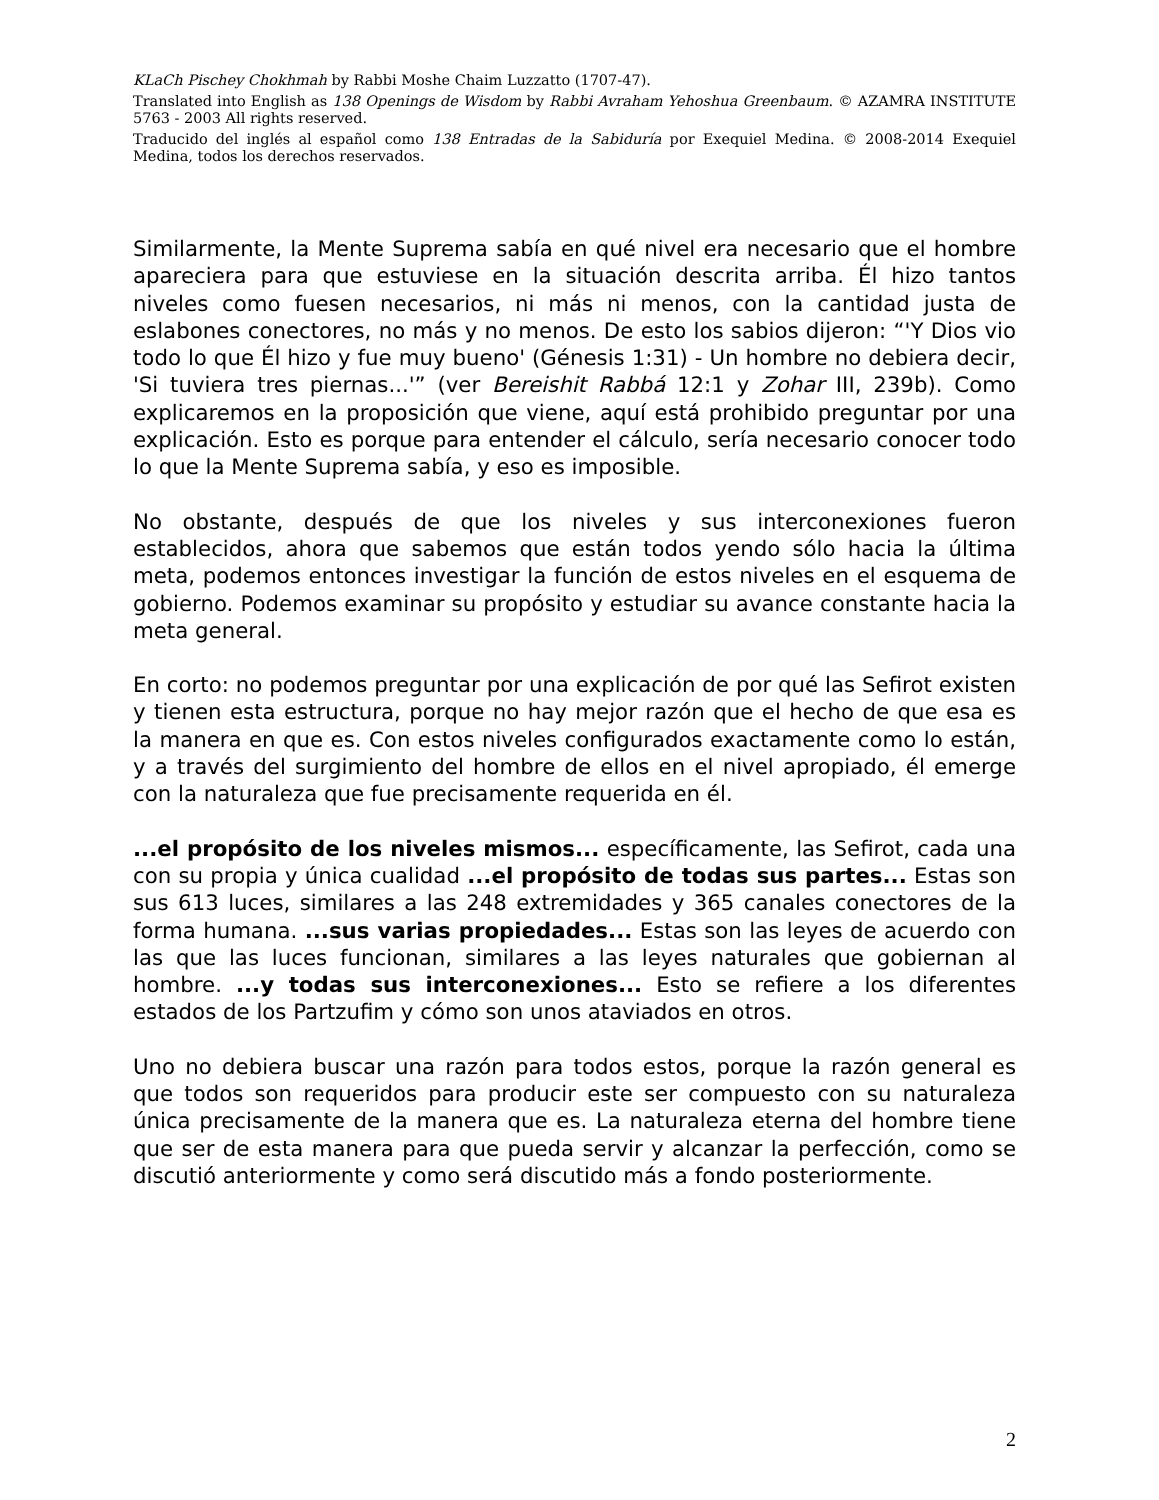KLaCh Pischey Chokhmah by Rabbi Moshe Chaim Luzzatto (1707-47).
Translated into English as 138 Openings de Wisdom by Rabbi Avraham Yehoshua Greenbaum. © AZAMRA INSTITUTE 5763 - 2003 All rights reserved.
Traducido del inglés al español como 138 Entradas de la Sabiduría por Exequiel Medina. © 2008-2014 Exequiel Medina, todos los derechos reservados.
Similarmente, la Mente Suprema sabía en qué nivel era necesario que el hombre apareciera para que estuviese en la situación descrita arriba. Él hizo tantos niveles como fuesen necesarios, ni más ni menos, con la cantidad justa de eslabones conectores, no más y no menos. De esto los sabios dijeron: “'Y Dios vio todo lo que Él hizo y fue muy bueno' (Génesis 1:31) - Un hombre no debiera decir, 'Si tuviera tres piernas...'” (ver Bereishit Rabbá 12:1 y Zohar III, 239b). Como explicaremos en la proposición que viene, aquí está prohibido preguntar por una explicación. Esto es porque para entender el cálculo, sería necesario conocer todo lo que la Mente Suprema sabía, y eso es imposible.
No obstante, después de que los niveles y sus interconexiones fueron establecidos, ahora que sabemos que están todos yendo sólo hacia la última meta, podemos entonces investigar la función de estos niveles en el esquema de gobierno. Podemos examinar su propósito y estudiar su avance constante hacia la meta general.
En corto: no podemos preguntar por una explicación de por qué las Sefirot existen y tienen esta estructura, porque no hay mejor razón que el hecho de que esa es la manera en que es. Con estos niveles configurados exactamente como lo están, y a través del surgimiento del hombre de ellos en el nivel apropiado, él emerge con la naturaleza que fue precisamente requerida en él.
...el propósito de los niveles mismos... específicamente, las Sefirot, cada una con su propia y única cualidad ...el propósito de todas sus partes... Estas son sus 613 luces, similares a las 248 extremidades y 365 canales conectores de la forma humana. ...sus varias propiedades... Estas son las leyes de acuerdo con las que las luces funcionan, similares a las leyes naturales que gobiernan al hombre. ...y todas sus interconexiones... Esto se refiere a los diferentes estados de los Partzufim y cómo son unos ataviados en otros.
Uno no debiera buscar una razón para todos estos, porque la razón general es que todos son requeridos para producir este ser compuesto con su naturaleza única precisamente de la manera que es. La naturaleza eterna del hombre tiene que ser de esta manera para que pueda servir y alcanzar la perfección, como se discutió anteriormente y como será discutido más a fondo posteriormente.
2